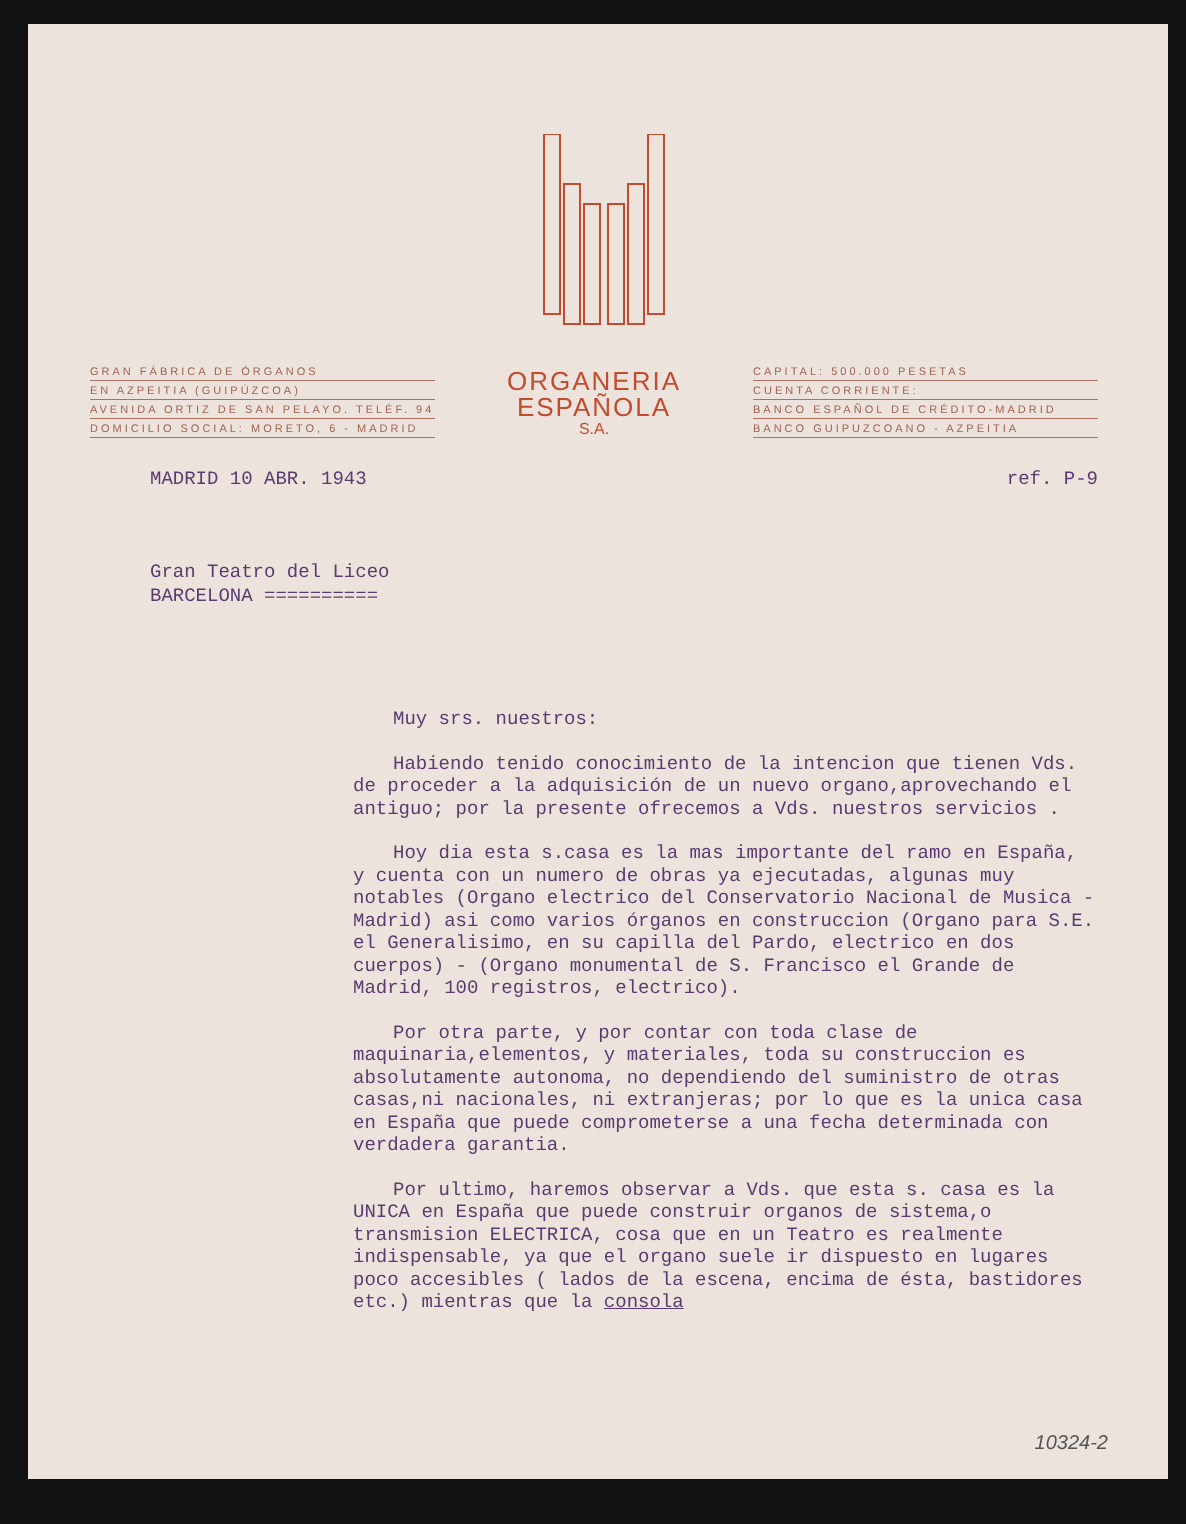GRAN FÁBRICA DE ÓRGANOS
EN AZPEITIA (GUIPÚZCOA)
AVENIDA ORTIZ DE SAN PELAYO. TELÉF. 94
DOMICILIO SOCIAL: MORETO, 6 - MADRID
ORGANERIA
ESPAÑOLA
S.A.
CAPITAL: 500.000 PESETAS
CUENTA CORRIENTE:
BANCO ESPAÑOL DE CRÉDITO-MADRID
BANCO GUIPUZCOANO - AZPEITIA
MADRID 10 ABR. 1943 ref. P-9
Gran Teatro del Liceo
BARCELONA ==========
Muy srs. nuestros:
Habiendo tenido conocimiento de la intencion que tienen Vds. de proceder a la adquisición de un nuevo organo,aprovechando el antiguo; por la presente ofrecemos a Vds. nuestros servicios .
Hoy dia esta s.casa es la mas importante del ramo en España, y cuenta con un numero de obras ya ejecutadas, algunas muy notables (Organo electrico del Conservatorio Nacional de Musica -Madrid) asi como varios órganos en construccion (Organo para S.E. el Generalisimo, en su capilla del Pardo, electrico en dos cuerpos) - (Organo monumental de S. Francisco el Grande de Madrid, 100 registros, electrico).
Por otra parte, y por contar con toda clase de maquinaria,elementos, y materiales, toda su construccion es absolutamente autonoma, no dependiendo del suministro de otras casas,ni nacionales, ni extranjeras; por lo que es la unica casa en España que puede comprometerse a una fecha determinada con verdadera garantia.
Por ultimo, haremos observar a Vds. que esta s. casa es la UNICA en España que puede construir organos de sistema,o transmision ELECTRICA, cosa que en un Teatro es realmente indispensable, ya que el organo suele ir dispuesto en lugares poco accesibles ( lados de la escena, encima de ésta, bastidores etc.) mientras que la consola
10324-2